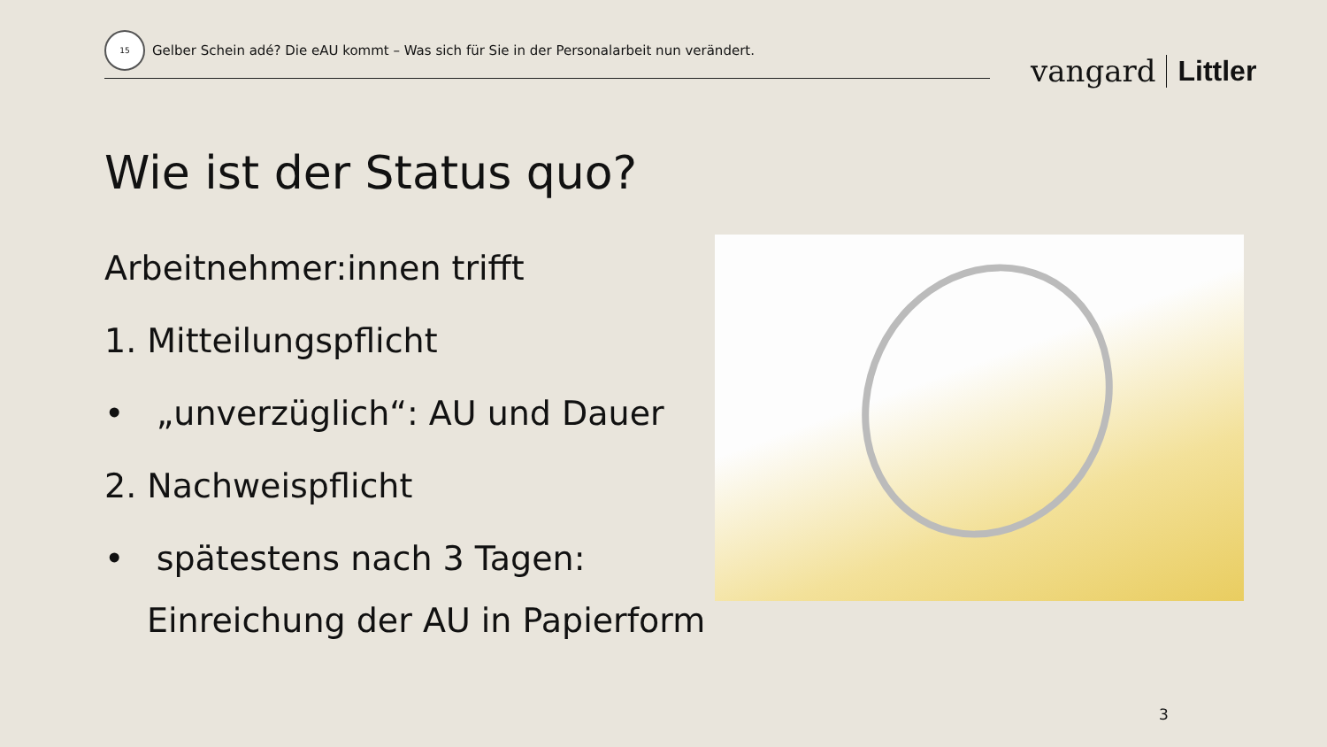15
Gelber Schein adé? Die eAU kommt – Was sich für Sie in der Personalarbeit nun verändert.
vangard Littler
Wie ist der Status quo?
Arbeitnehmer:innen trifft
1. Mitteilungspflicht
• „unverzüglich“: AU und Dauer
2. Nachweispflicht
• spätestens nach 3 Tagen: Einreichung der AU in Papierform
3